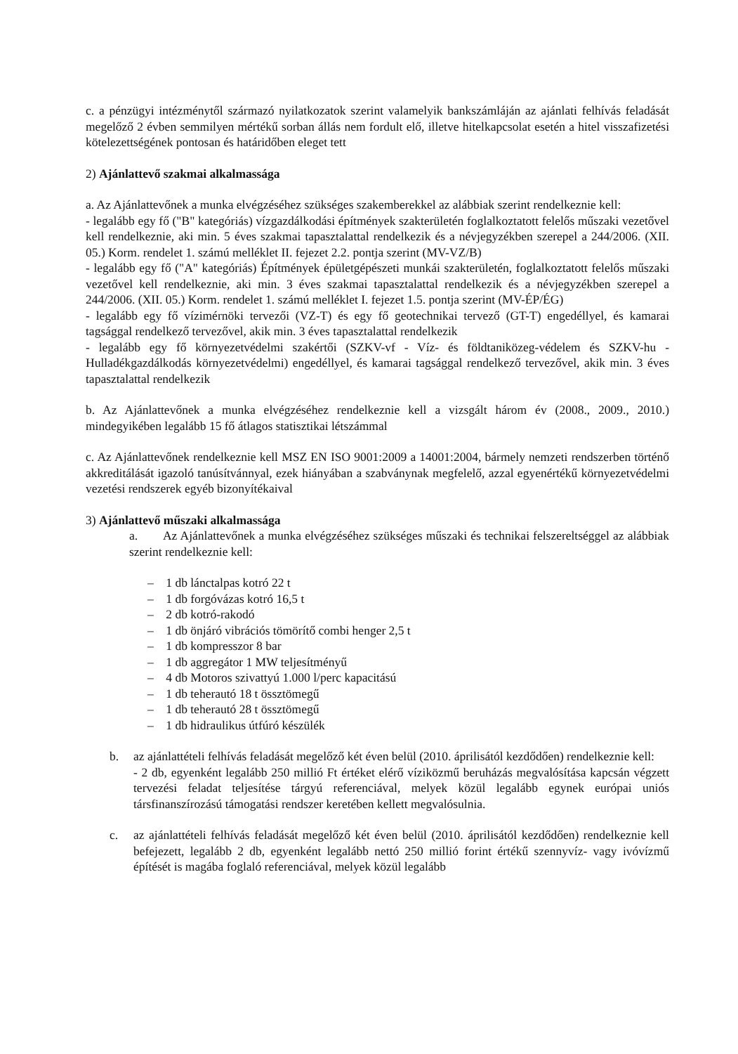c. a pénzügyi intézménytől származó nyilatkozatok szerint valamelyik bankszámláján az ajánlati felhívás feladását megelőző 2 évben semmilyen mértékű sorban állás nem fordult elő, illetve hitelkapcsolat esetén a hitel visszafizetési kötelezettségének pontosan és határidőben eleget tett
2) Ajánlattevő szakmai alkalmassága
a. Az Ajánlattevőnek a munka elvégzéséhez szükséges szakemberekkel az alábbiak szerint rendelkeznie kell:
- legalább egy fő ("B" kategóriás) vízgazdálkodási építmények szakterületén foglalkoztatott felelős műszaki vezetővel kell rendelkeznie, aki min. 5 éves szakmai tapasztalattal rendelkezik és a névjegyzékben szerepel a 244/2006. (XII. 05.) Korm. rendelet 1. számú melléklet II. fejezet 2.2. pontja szerint (MV-VZ/B)
- legalább egy fő ("A" kategóriás) Építmények épületgépészeti munkái szakterületén, foglalkoztatott felelős műszaki vezetővel kell rendelkeznie, aki min. 3 éves szakmai tapasztalattal rendelkezik és a névjegyzékben szerepel a 244/2006. (XII. 05.) Korm. rendelet 1. számú melléklet I. fejezet 1.5. pontja szerint (MV-ÉP/ÉG)
- legalább egy fő vízimérnöki tervezői (VZ-T) és egy fő geotechnikai tervező (GT-T) engedéllyel, és kamarai tagsággal rendelkező tervezővel, akik min. 3 éves tapasztalattal rendelkezik
- legalább egy fő környezetvédelmi szakértői (SZKV-vf - Víz- és földtaniközeg-védelem és SZKV-hu - Hulladékgazdálkodás környezetvédelmi) engedéllyel, és kamarai tagsággal rendelkező tervezővel, akik min. 3 éves tapasztalattal rendelkezik
b. Az Ajánlattevőnek a munka elvégzéséhez rendelkeznie kell a vizsgált három év (2008., 2009., 2010.) mindegyikében legalább 15 fő átlagos statisztikai létszámmal
c. Az Ajánlattevőnek rendelkeznie kell MSZ EN ISO 9001:2009 a 14001:2004, bármely nemzeti rendszerben történő akkreditálását igazoló tanúsítvánnyal, ezek hiányában a szabványnak megfelelő, azzal egyenértékű környezetvédelmi vezetési rendszerek egyéb bizonyítékaival
3) Ajánlattevő műszaki alkalmassága
a. Az Ajánlattevőnek a munka elvégzéséhez szükséges műszaki és technikai felszereltséggel az alábbiak szerint rendelkeznie kell:
– 1 db lánctalpas kotró 22 t
– 1 db forgóvázas kotró 16,5 t
– 2 db kotró-rakodó
– 1 db önjáró vibrációs tömörítő combi henger 2,5 t
– 1 db kompresszor 8 bar
– 1 db aggregátor 1 MW teljesítményű
– 4 db Motoros szivattyú 1.000 l/perc kapacitású
– 1 db teherautó 18 t össztömegű
– 1 db teherautó 28 t össztömegű
– 1 db hidraulikus útfúró készülék
b. az ajánlattételi felhívás feladását megelőző két éven belül (2010. áprilisától kezdődően) rendelkeznie kell:
- 2 db, egyenként legalább 250 millió Ft értéket elérő víziközmű beruházás megvalósítása kapcsán végzett tervezési feladat teljesítése tárgyú referenciával, melyek közül legalább egynek európai uniós társfinanszírozású támogatási rendszer keretében kellett megvalósulnia.
c. az ajánlattételi felhívás feladását megelőző két éven belül (2010. áprilisától kezdődően) rendelkeznie kell befejezett, legalább 2 db, egyenként legalább nettó 250 millió forint értékű szennyvíz- vagy ivóvízmű építését is magába foglaló referenciával, melyek közül legalább